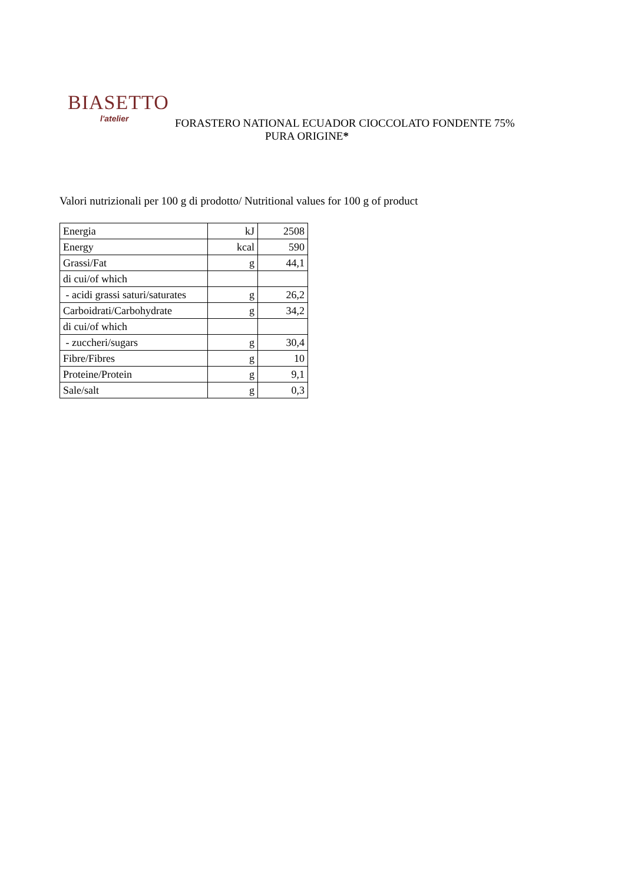BIASETTO
l'atelier
FORASTERO NATIONAL ECUADOR CIOCCOLATO FONDENTE 75%
PURA ORIGINE*
Valori nutrizionali per 100 g di prodotto/ Nutritional values for 100 g of product
| Energia | kJ | 2508 |
| Energy | kcal | 590 |
| Grassi/Fat | g | 44,1 |
| di cui/of which | | |
| - acidi grassi saturi/saturates | g | 26,2 |
| Carboidrati/Carbohydrate | g | 34,2 |
| di cui/of which | | |
| - zuccheri/sugars | g | 30,4 |
| Fibre/Fibres | g | 10 |
| Proteine/Protein | g | 9,1 |
| Sale/salt | g | 0,3 |